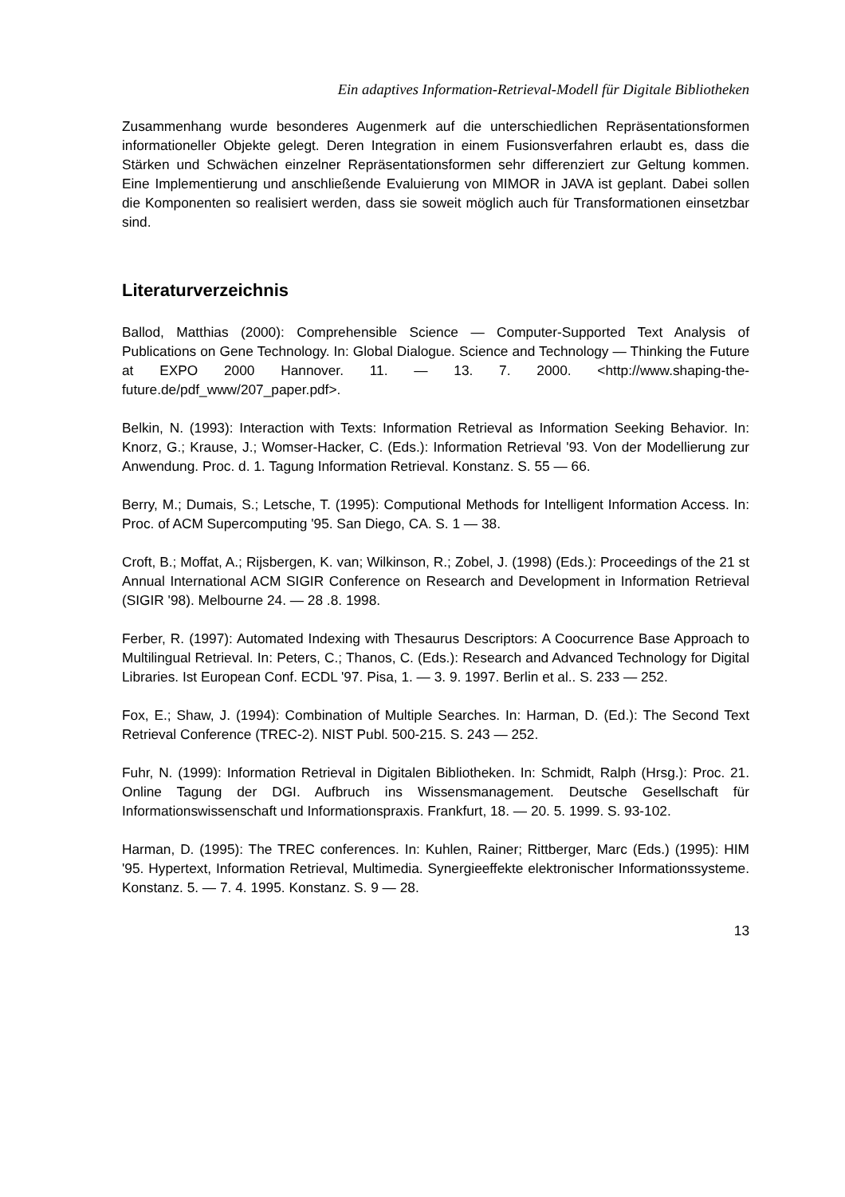Ein adaptives Information-Retrieval-Modell für Digitale Bibliotheken
Zusammenhang wurde besonderes Augenmerk auf die unterschiedlichen Repräsentationsformen informationeller Objekte gelegt. Deren Integration in einem Fusionsverfahren erlaubt es, dass die Stärken und Schwächen einzelner Repräsentationsformen sehr differenziert zur Geltung kommen. Eine Implementierung und anschließende Evaluierung von MIMOR in JAVA ist geplant. Dabei sollen die Komponenten so realisiert werden, dass sie soweit möglich auch für Transformationen einsetzbar sind.
Literaturverzeichnis
Ballod, Matthias (2000): Comprehensible Science — Computer-Supported Text Analysis of Publications on Gene Technology. In: Global Dialogue. Science and Technology — Thinking the Future at EXPO 2000 Hannover. 11. — 13. 7. 2000. <http://www.shaping-the-future.de/pdf_www/207_paper.pdf>.
Belkin, N. (1993): Interaction with Texts: Information Retrieval as Information Seeking Behavior. In: Knorz, G.; Krause, J.; Womser-Hacker, C. (Eds.): Information Retrieval '93. Von der Modellierung zur Anwendung. Proc. d. 1. Tagung Information Retrieval. Konstanz. S. 55 — 66.
Berry, M.; Dumais, S.; Letsche, T. (1995): Computional Methods for Intelligent Information Access. In: Proc. of ACM Supercomputing '95. San Diego, CA. S. 1 — 38.
Croft, B.; Moffat, A.; Rijsbergen, K. van; Wilkinson, R.; Zobel, J. (1998) (Eds.): Proceedings of the 21 st Annual International ACM SIGIR Conference on Research and Development in Information Retrieval (SIGIR '98). Melbourne 24. — 28 .8. 1998.
Ferber, R. (1997): Automated Indexing with Thesaurus Descriptors: A Coocurrence Base Approach to Multilingual Retrieval. In: Peters, C.; Thanos, C. (Eds.): Research and Advanced Technology for Digital Libraries. Ist European Conf. ECDL '97. Pisa, 1. — 3. 9. 1997. Berlin et al.. S. 233 — 252.
Fox, E.; Shaw, J. (1994): Combination of Multiple Searches. In: Harman, D. (Ed.): The Second Text Retrieval Conference (TREC-2). NIST Publ. 500-215. S. 243 — 252.
Fuhr, N. (1999): Information Retrieval in Digitalen Bibliotheken. In: Schmidt, Ralph (Hrsg.): Proc. 21. Online Tagung der DGI. Aufbruch ins Wissensmanagement. Deutsche Gesellschaft für Informationswissenschaft und Informationspraxis. Frankfurt, 18. — 20. 5. 1999. S. 93-102.
Harman, D. (1995): The TREC conferences. In: Kuhlen, Rainer; Rittberger, Marc (Eds.) (1995): HIM '95. Hypertext, Information Retrieval, Multimedia. Synergieeffekte elektronischer Informationssysteme. Konstanz. 5. — 7. 4. 1995. Konstanz. S. 9 — 28.
13